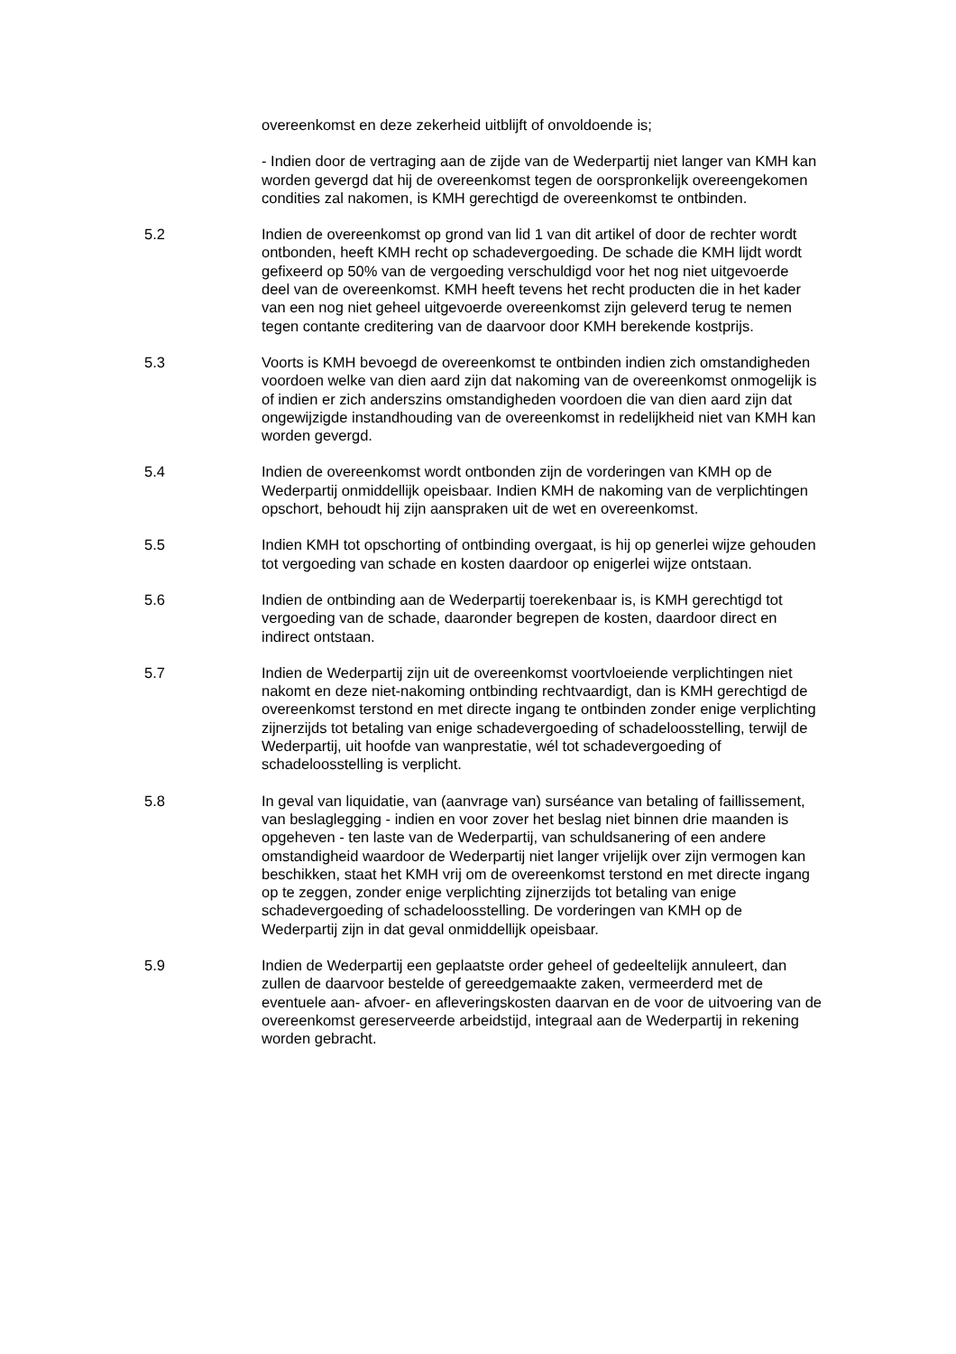overeenkomst en deze zekerheid uitblijft of onvoldoende is;
- Indien door de vertraging aan de zijde van de Wederpartij niet langer van KMH kan worden gevergd dat hij de overeenkomst tegen de oorspronkelijk overeengekomen condities zal nakomen, is KMH gerechtigd de overeenkomst te ontbinden.
5.2 Indien de overeenkomst op grond van lid 1 van dit artikel of door de rechter wordt ontbonden, heeft KMH recht op schadevergoeding. De schade die KMH lijdt wordt gefixeerd op 50% van de vergoeding verschuldigd voor het nog niet uitgevoerde deel van de overeenkomst. KMH heeft tevens het recht producten die in het kader van een nog niet geheel uitgevoerde overeenkomst zijn geleverd terug te nemen tegen contante creditering van de daarvoor door KMH berekende kostprijs.
5.3 Voorts is KMH bevoegd de overeenkomst te ontbinden indien zich omstandigheden voordoen welke van dien aard zijn dat nakoming van de overeenkomst onmogelijk is of indien er zich anderszins omstandigheden voordoen die van dien aard zijn dat ongewijzigde instandhouding van de overeenkomst in redelijkheid niet van KMH kan worden gevergd.
5.4 Indien de overeenkomst wordt ontbonden zijn de vorderingen van KMH op de Wederpartij onmiddellijk opeisbaar. Indien KMH de nakoming van de verplichtingen opschort, behoudt hij zijn aanspraken uit de wet en overeenkomst.
5.5 Indien KMH tot opschorting of ontbinding overgaat, is hij op generlei wijze gehouden tot vergoeding van schade en kosten daardoor op enigerlei wijze ontstaan.
5.6 Indien de ontbinding aan de Wederpartij toerekenbaar is, is KMH gerechtigd tot vergoeding van de schade, daaronder begrepen de kosten, daardoor direct en indirect ontstaan.
5.7 Indien de Wederpartij zijn uit de overeenkomst voortvloeiende verplichtingen niet nakomt en deze niet-nakoming ontbinding rechtvaardigt, dan is KMH gerechtigd de overeenkomst terstond en met directe ingang te ontbinden zonder enige verplichting zijnerzijds tot betaling van enige schadevergoeding of schadeloosstelling, terwijl de Wederpartij, uit hoofde van wanprestatie, wél tot schadevergoeding of schadeloosstelling is verplicht.
5.8 In geval van liquidatie, van (aanvrage van) surséance van betaling of faillissement, van beslaglegging - indien en voor zover het beslag niet binnen drie maanden is opgeheven - ten laste van de Wederpartij, van schuldsanering of een andere omstandigheid waardoor de Wederpartij niet langer vrijelijk over zijn vermogen kan beschikken, staat het KMH vrij om de overeenkomst terstond en met directe ingang op te zeggen, zonder enige verplichting zijnerzijds tot betaling van enige schadevergoeding of schadeloosstelling. De vorderingen van KMH op de Wederpartij zijn in dat geval onmiddellijk opeisbaar.
5.9 Indien de Wederpartij een geplaatste order geheel of gedeeltelijk annuleert, dan zullen de daarvoor bestelde of gereedgemaakte zaken, vermeerderd met de eventuele aan- afvoer- en afleveringskosten daarvan en de voor de uitvoering van de overeenkomst gereserveerde arbeidstijd, integraal aan de Wederpartij in rekening worden gebracht.